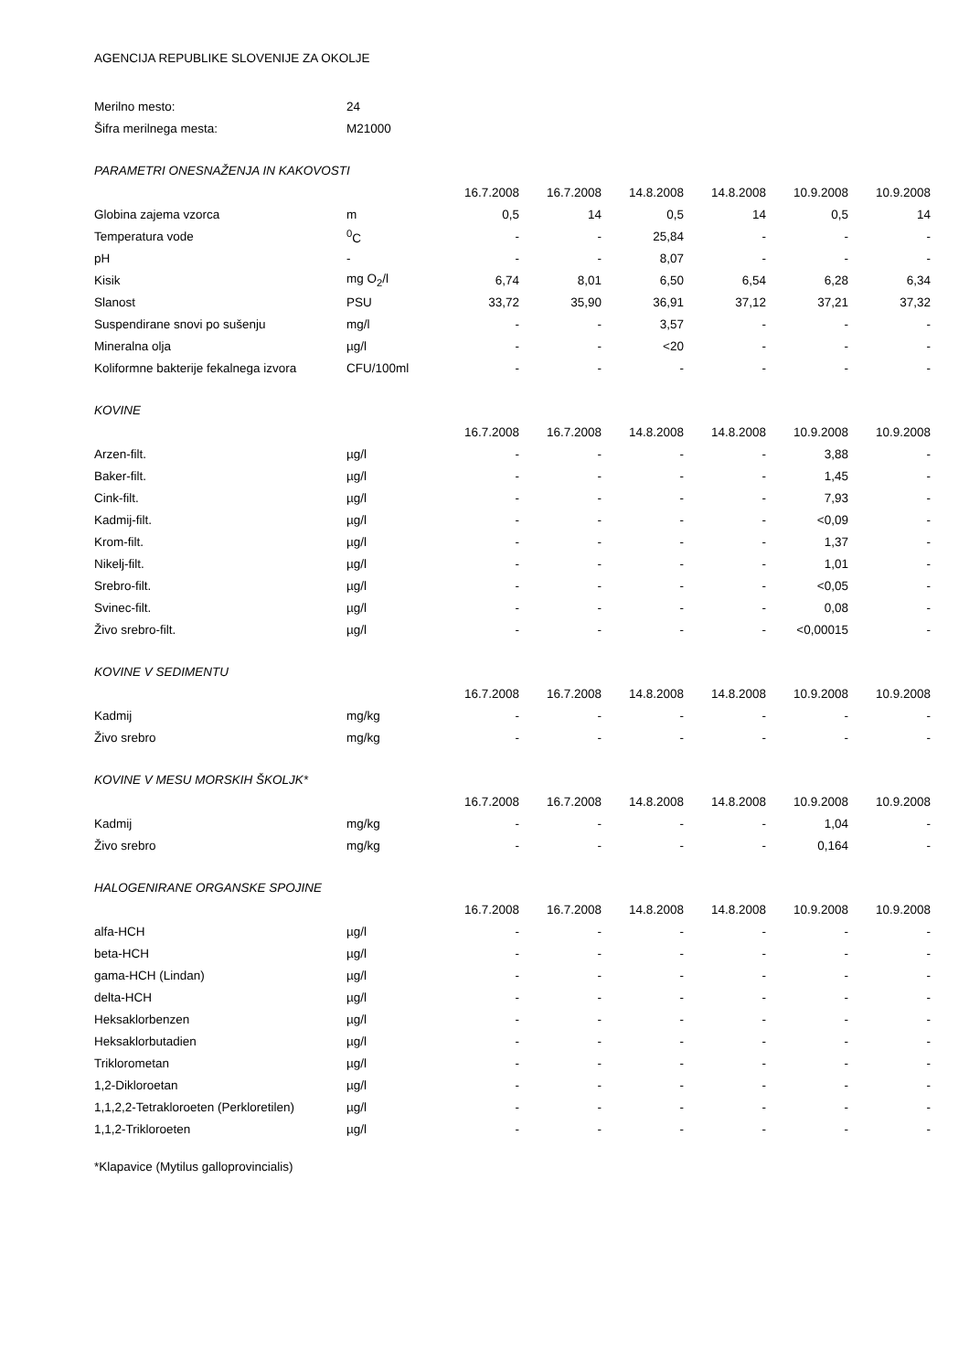AGENCIJA REPUBLIKE SLOVENIJE ZA OKOLJE
| Merilno mesto: | 24 | | | | | | |
| Šifra merilnega mesta: | M21000 | | | | | | |
| PARAMETRI ONESNAŽENJA IN KAKOVOSTI | | | | | | | |
| | | 16.7.2008 | 16.7.2008 | 14.8.2008 | 14.8.2008 | 10.9.2008 | 10.9.2008 |
| Globina zajema vzorca | m | 0,5 | 14 | 0,5 | 14 | 0,5 | 14 |
| Temperatura vode | <sup>0</sup> C | - | - | 25,84 | - | - | - |
| pH | - | - | - | 8,07 | - | - | - |
| Kisik | mg O<sub>2</sub>/l | 6,74 | 8,01 | 6,50 | 6,54 | 6,28 | 6,34 |
| Slanost | PSU | 33,72 | 35,90 | 36,91 | 37,12 | 37,21 | 37,32 |
| Suspendirane snovi po sušenju | mg/l | - | - | 3,57 | - | - | - |
| Mineralna olja | µg/l | - | - | <20 | - | - | - |
| Koliformne bakterije fekalnega izvora | CFU/100ml | - | - | - | - | - | - |
| KOVINE | | | | | | | |
| | | 16.7.2008 | 16.7.2008 | 14.8.2008 | 14.8.2008 | 10.9.2008 | 10.9.2008 |
| Arzen-filt. | µg/l | - | - | - | - | 3,88 | - |
| Baker-filt. | µg/l | - | - | - | - | 1,45 | - |
| Cink-filt. | µg/l | - | - | - | - | 7,93 | - |
| Kadmij-filt. | µg/l | - | - | - | - | <0,09 | - |
| Krom-filt. | µg/l | - | - | - | - | 1,37 | - |
| Nikelj-filt. | µg/l | - | - | - | - | 1,01 | - |
| Srebro-filt. | µg/l | - | - | - | - | <0,05 | - |
| Svinec-filt. | µg/l | - | - | - | - | 0,08 | - |
| Živo srebro-filt. | µg/l | - | - | - | - | <0,00015 | - |
| KOVINE V SEDIMENTU | | | | | | | |
| | | 16.7.2008 | 16.7.2008 | 14.8.2008 | 14.8.2008 | 10.9.2008 | 10.9.2008 |
| Kadmij | mg/kg | - | - | - | - | - | - |
| Živo srebro | mg/kg | - | - | - | - | - | - |
| KOVINE V MESU MORSKIH ŠKOLJK* | | | | | | | |
| | | 16.7.2008 | 16.7.2008 | 14.8.2008 | 14.8.2008 | 10.9.2008 | 10.9.2008 |
| Kadmij | mg/kg | - | - | - | - | 1,04 | - |
| Živo srebro | mg/kg | - | - | - | - | 0,164 | - |
| HALOGENIRANE ORGANSKE SPOJINE | | | | | | | |
| | | 16.7.2008 | 16.7.2008 | 14.8.2008 | 14.8.2008 | 10.9.2008 | 10.9.2008 |
| alfa-HCH | µg/l | - | - | - | - | - | - |
| beta-HCH | µg/l | - | - | - | - | - | - |
| gama-HCH (Lindan) | µg/l | - | - | - | - | - | - |
| delta-HCH | µg/l | - | - | - | - | - | - |
| Heksaklorbenzen | µg/l | - | - | - | - | - | - |
| Heksaklorbutadien | µg/l | - | - | - | - | - | - |
| Triklorometan | µg/l | - | - | - | - | - | - |
| 1,2-Dikloroetan | µg/l | - | - | - | - | - | - |
| 1,1,2,2-Tetrakloroeten (Perkloretilen) | µg/l | - | - | - | - | - | - |
| 1,1,2-Trikloroeten | µg/l | - | - | - | - | - | - |
*Klapavice (Mytilus galloprovincialis)